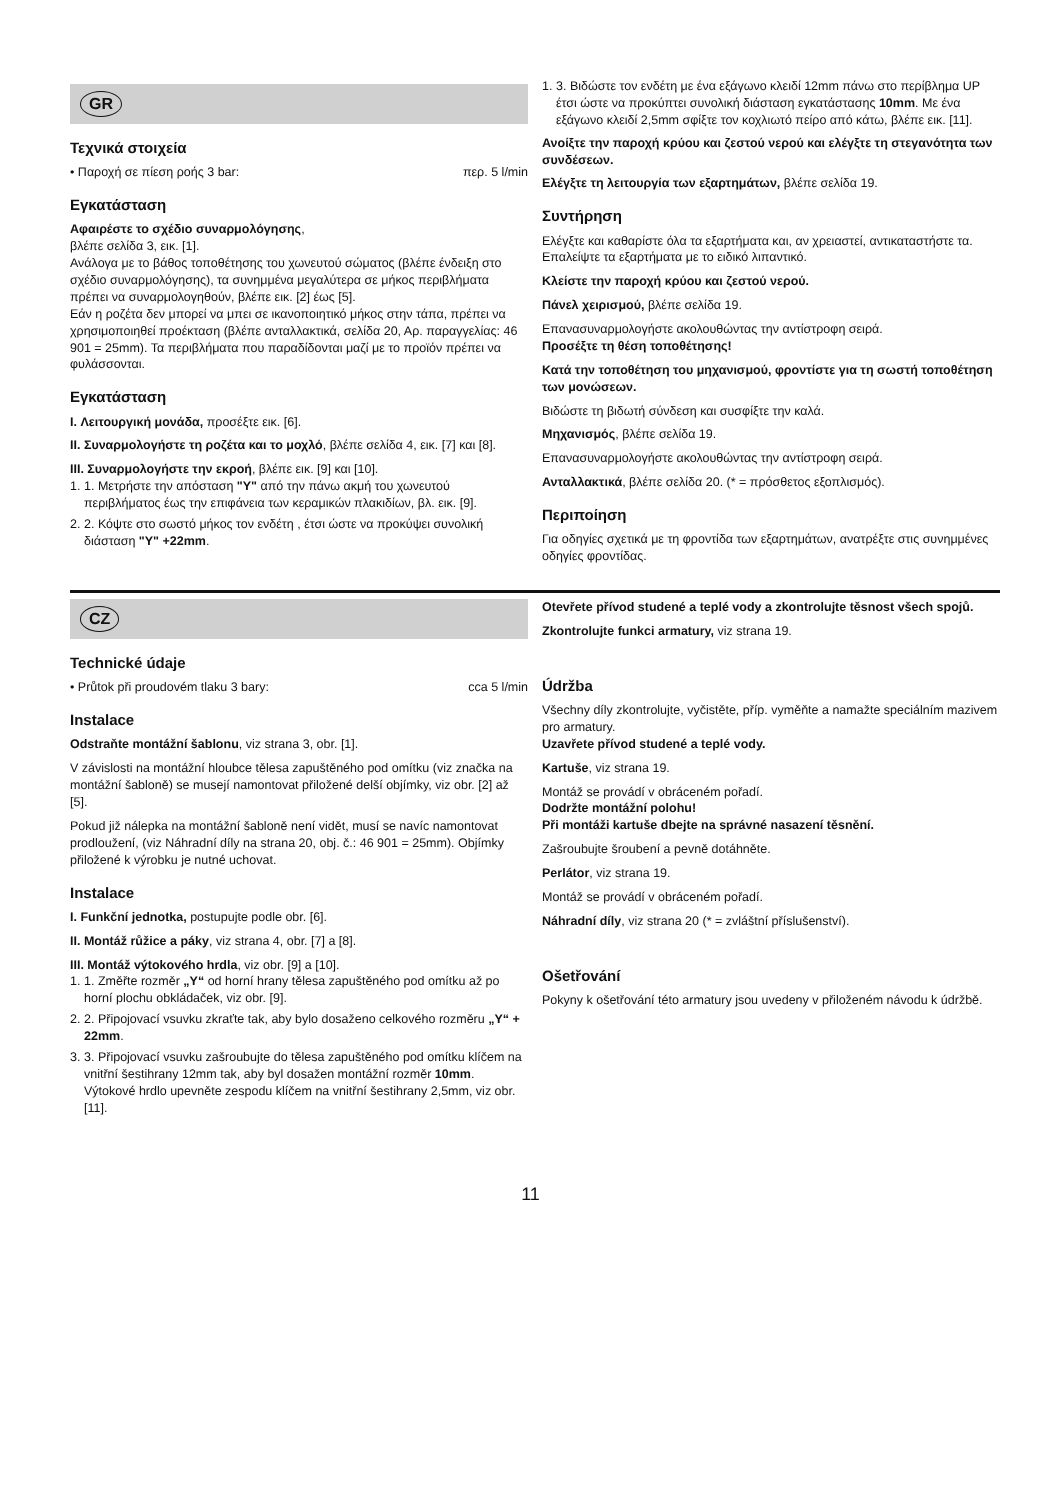GR
Τεχνικά στοιχεία
• Παροχή σε πίεση ροής 3 bar: περ. 5 l/min
Εγκατάσταση
Αφαιρέστε το σχέδιο συναρμολόγησης,
βλέπε σελίδα 3, εικ. [1].
Ανάλογα με το βάθος τοποθέτησης του χωνευτού σώματος (βλέπε ένδειξη στο σχέδιο συναρμολόγησης), τα συνημμένα μεγαλύτερα σε μήκος περιβλήματα πρέπει να συναρμολογηθούν, βλέπε εικ. [2] έως [5].
Εάν η ροζέτα δεν μπορεί να μπει σε ικανοποιητικό μήκος στην τάπα, πρέπει να χρησιμοποιηθεί προέκταση (βλέπε ανταλλακτικά, σελίδα 20, Αρ. παραγγελίας: 46 901 = 25mm). Τα περιβλήματα που παραδίδονται μαζί με το προϊόν πρέπει να φυλάσσονται.
Εγκατάσταση
I. Λειτουργική μονάδα, προσέξτε εικ. [6].
II. Συναρμολογήστε τη ροζέτα και το μοχλό, βλέπε σελίδα 4, εικ. [7] και [8].
III. Συναρμολογήστε την εκροή, βλέπε εικ. [9] και [10].
1. 1. Μετρήστε την απόσταση "Y" από την πάνω ακμή του χωνευτού περιβλήματος έως την επιφάνεια των κεραμικών πλακιδίων, βλ. εικ. [9].
2. 2. Κόψτε στο σωστό μήκος τον ενδέτη , έτσι ώστε να προκύψει συνολική διάσταση "Y" +22mm.
1. 3. Βιδώστε τον ενδέτη με ένα εξάγωνο κλειδί 12mm πάνω στο περίβλημα UP έτσι ώστε να προκύπτει συνολική διάσταση εγκατάστασης 10mm. Με ένα εξάγωνο κλειδί 2,5mm σφίξτε τον κοχλιωτό πείρο από κάτω, βλέπε εικ. [11].
Ανοίξτε την παροχή κρύου και ζεστού νερού και ελέγξτε τη στεγανότητα των συνδέσεων.
Ελέγξτε τη λειτουργία των εξαρτημάτων, βλέπε σελίδα 19.
Συντήρηση
Ελέγξτε και καθαρίστε όλα τα εξαρτήματα και, αν χρειαστεί, αντικαταστήστε τα. Επαλείψτε τα εξαρτήματα με το ειδικό λιπαντικό.
Κλείστε την παροχή κρύου και ζεστού νερού.
Πάνελ χειρισμού, βλέπε σελίδα 19.
Επανασυναρμολογήστε ακολουθώντας την αντίστροφη σειρά.
Προσέξτε τη θέση τοποθέτησης!
Κατά την τοποθέτηση του μηχανισμού, φροντίστε για τη σωστή τοποθέτηση των μονώσεων.
Βιδώστε τη βιδωτή σύνδεση και συσφίξτε την καλά.
Μηχανισμός, βλέπε σελίδα 19.
Επανασυναρμολογήστε ακολουθώντας την αντίστροφη σειρά.
Ανταλλακτικά, βλέπε σελίδα 20. (* = πρόσθετος εξοπλισμός).
Περιποίηση
Για οδηγίες σχετικά με τη φροντίδα των εξαρτημάτων, ανατρέξτε στις συνημμένες οδηγίες φροντίδας.
CZ
Technické údaje
• Průtok při proudovém tlaku 3 bary: cca 5 l/min
Instalace
Odstraňte montážní šablonu, viz strana 3, obr. [1].
V závislosti na montážní hloubce tělesa zapuštěného pod omítku (viz značka na montážní šabloně) se musejí namontovat přiložené delší objímky, viz obr. [2] až [5].
Pokud již nálepka na montážní šabloně není vidět, musí se navíc namontovat prodloužení, (viz Náhradní díly na strana 20, obj. č.: 46 901 = 25mm). Objímky přiložené k výrobku je nutné uchovat.
Instalace
I. Funkční jednotka, postupujte podle obr. [6].
II. Montáž růžice a páky, viz strana 4, obr. [7] a [8].
III. Montáž výtokového hrdla, viz obr. [9] a [10].
1. 1. Změřte rozměr „Y“ od horní hrany tělesa zapuštěného pod omítku až po horní plochu obkládaček, viz obr. [9].
2. 2. Připojovací vsuvku zkraťte tak, aby bylo dosaženo celkového rozměru „Y“ + 22mm.
3. 3. Připojovací vsuvku zašroubujte do tělesa zapuštěného pod omítku klíčem na vnitřní šestihrany 12mm tak, aby byl dosažen montážní rozměr 10mm. Výtokové hrdlo upevněte zespodu klíčem na vnitřní šestihrany 2,5mm, viz obr. [11].
Otevřete přívod studené a teplé vody a zkontrolujte těsnost všech spojů.
Zkontrolujte funkci armatury, viz strana 19.
Údržba
Všechny díly zkontrolujte, vyčistěte, příp. vyměňte a namažte speciálním mazivem pro armatury.
Uzavřete přívod studené a teplé vody.
Kartuše, viz strana 19.
Montáž se provádí v obráceném pořadí.
Dodržte montážní polohu!
Při montáži kartuše dbejte na správné nasazení těsnění.
Zašroubujte šroubení a pevně dotáhněte.
Perlátor, viz strana 19.
Montáž se provádí v obráceném pořadí.
Náhradní díly, viz strana 20 (* = zvláštní příslušenství).
Ošetřování
Pokyny k ošetřování této armatury jsou uvedeny v přiloženém návodu k údržbě.
11